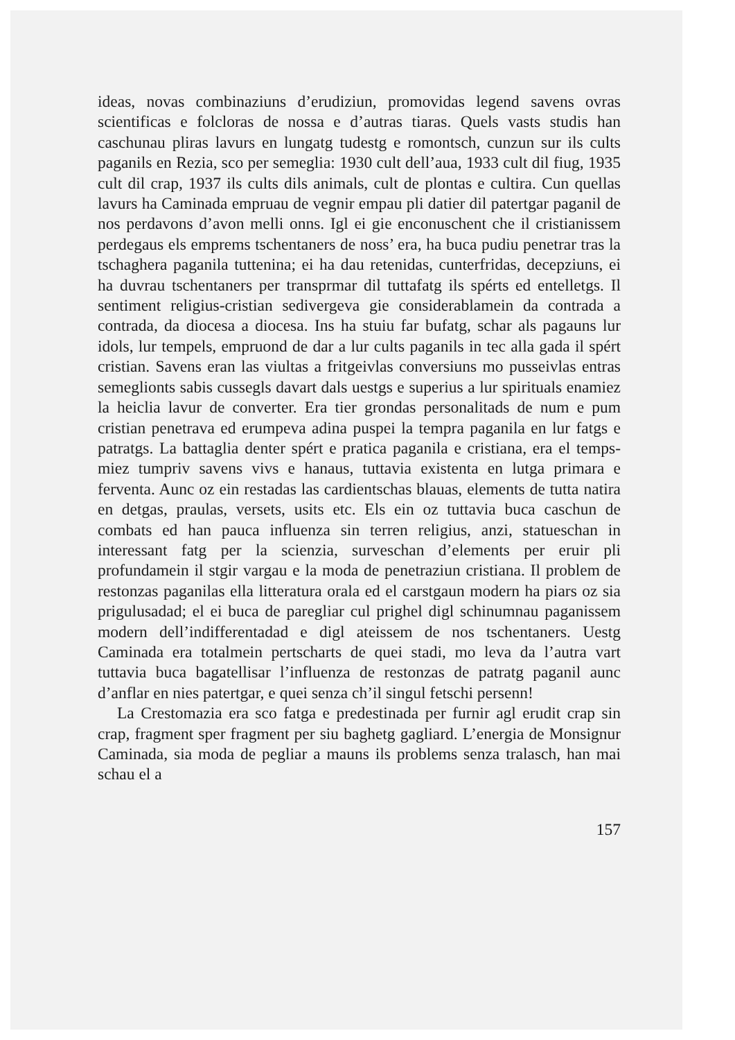ideas, novas combinaziuns d’erudiziun, promovidas legend savens ovras scientificas e folcloras de nossa e d’autras tiaras. Quels vasts studis han caschunau pliras lavurs en lungatg tudestg e romontsch, cunzun sur ils cults paganils en Rezia, sco per semeglia: 1930 cult dell’aua, 1933 cult dil fiug, 1935 cult dil crap, 1937 ils cults dils animals, cult de plontas e cultira. Cun quellas lavurs ha Caminada empruau de vegnir empau pli datier dil patertgar paganil de nos perdavons d’avon melli onns. Igl ei gie enconuschent che il cristianissem perdegaus els emprems tschentaners de noss’ era, ha buca pudiu penetrar tras la tschaghera paganila tuttenina; ei ha dau retenidas, cunterfridas, decepziuns, ei ha duvrau tschentaners per transprmar dil tuttafatg ils spérts ed entelletgs. Il sentiment religius-cristian sedivergeva gie considerablamein da contrada a contrada, da diocesa a diocesa. Ins ha stuiu far bufatg, schar als pagauns lur idols, lur tempels, empruond de dar a lur cults paganils in tec alla gada il spért cristian. Savens eran las viultas a fritgeivlas conversiuns mo pusseivlas entras semeglionts sabis cussegls davart dals uestgs e superius a lur spirituals enamiez la heiclia lavur de converter. Era tier grondas personalitads de num e pum cristian penetrava ed erumpeva adina puspei la tempra paganila en lur fatgs e patratgs. La battaglia denter spért e pratica paganila e cristiana, era el temps-miez tumpriv savens vivs e hanaus, tuttavia existenta en lutga primara e ferventa. Aunc oz ein restadas las cardientschas blauas, elements de tutta natira en detgas, praulas, versets, usits etc. Els ein oz tuttavia buca caschun de combats ed han pauca influenza sin terren religius, anzi, statueschan in interessant fatg per la scienzia, surveschan d’elements per eruir pli profundamein il stgir vargau e la moda de penetraziun cristiana. Il problem de restonzas paganilas ella litteratura orala ed el carstgaun modern ha piars oz sia prigulusadad; el ei buca de paregliar cul prighel digl schinumnau paganissem modern dell’indifferentadad e digl ateissem de nos tschentaners. Uestg Caminada era totalmein pertscharts de quei stadi, mo leva da l’autra vart tuttavia buca bagatellisar l’influenza de restonzas de patratg paganil aunc d’anflar en nies patertgar, e quei senza ch’il singul fetschi persenn!
La Crestomazia era sco fatga e predestinada per furnir agl erudit crap sin crap, fragment sper fragment per siu baghetg gagliard. L’energia de Monsignur Caminada, sia moda de pegliar a mauns ils problems senza tralasch, han mai schau el a
157